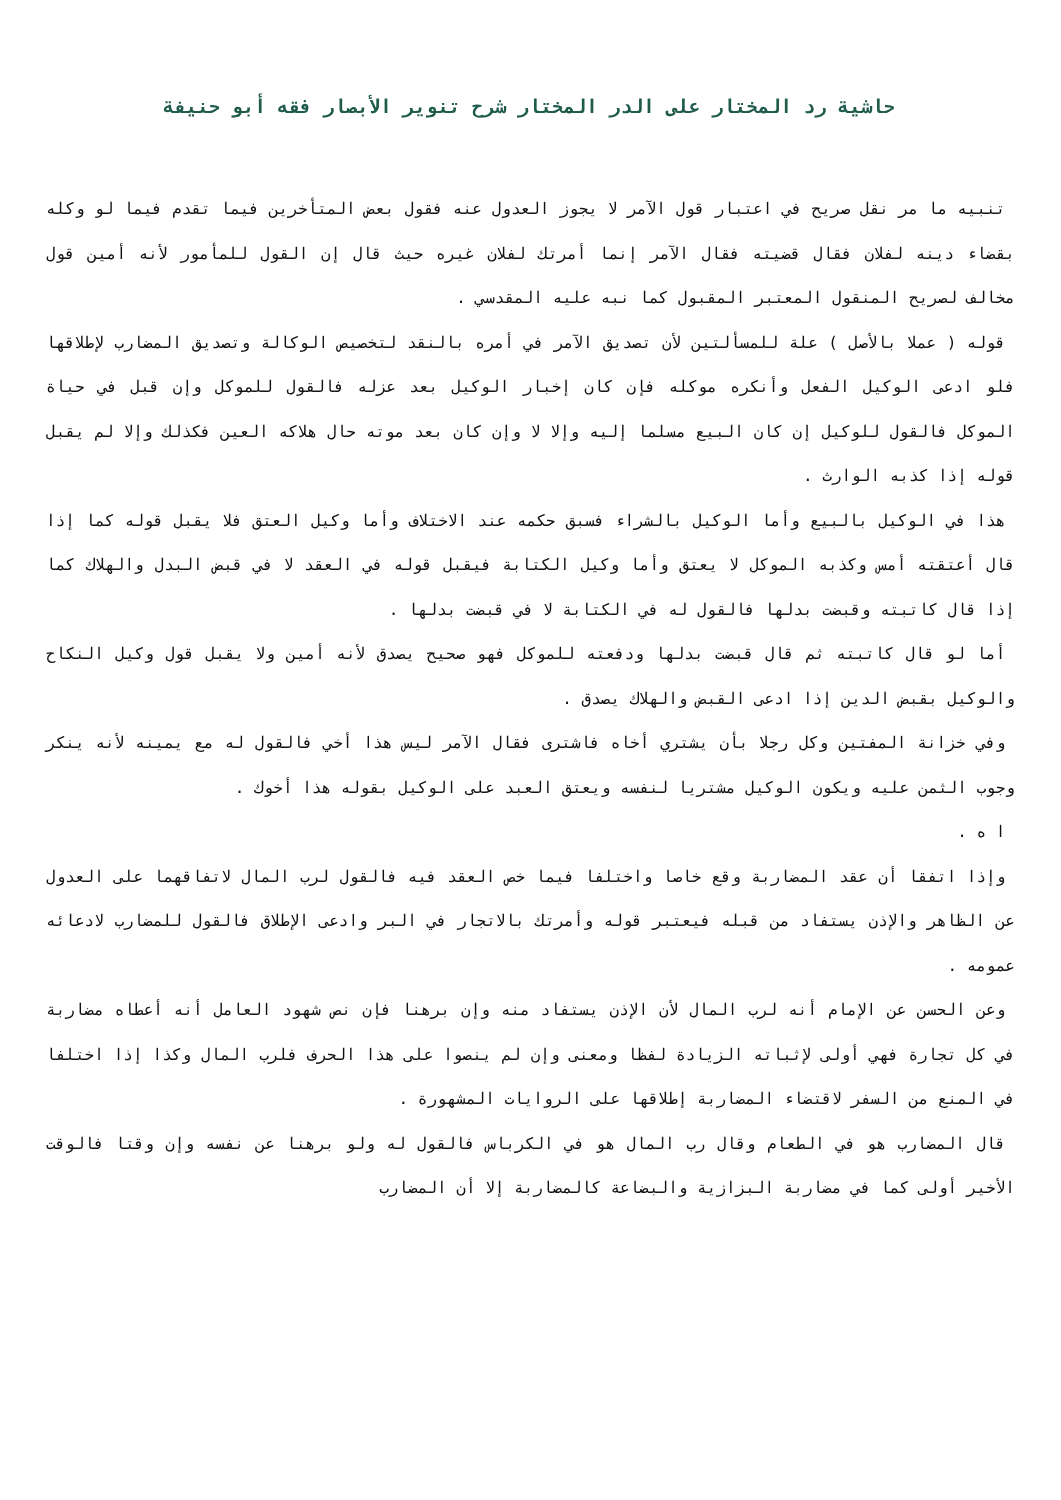حاشية رد المختار على الدر المختار شرح تنوير الأبصار فقه أبو حنيفة
تنبيه ما مر نقل صريح في اعتبار قول الآمر لا يجوز العدول عنه فقول بعض المتأخرين فيما تقدم فيما لو وكله بقضاء دينه لفلان فقال قضيته فقال الآمر إنما أمرتك لفلان غيره حيث قال إن القول للمأمور لأنه أمين قول مخالف لصريح المنقول المعتبر المقبول كما نبه عليه المقدسي .
قوله ( عملا بالأصل ) علة للمسألتين لأن تصديق الآمر في أمره بالنقد لتخصيص الوكالة وتصديق المضارب لإطلاقها فلو ادعى الوكيل الفعل وأنكره موكله فإن كان إخبار الوكيل بعد عزله فالقول للموكل وإن قبل في حياة الموكل فالقول للوكيل إن كان البيع مسلما إليه وإلا لا وإن كان بعد موته حال هلاكه العين فكذلك وإلا لم يقبل قوله إذا كذبه الوارث .
هذا في الوكيل بالبيع وأما الوكيل بالشراء فسبق حكمه عند الاختلاف وأما وكيل العتق فلا يقبل قوله كما إذا قال أعتقته أمس وكذبه الموكل لا يعتق وأما وكيل الكتابة فيقبل قوله في العقد لا في قبض البدل والهلاك كما إذا قال كاتبته وقبضت بدلها فالقول له في الكتابة لا في قبضت بدلها .
أما لو قال كاتبته ثم قال قبضت بدلها ودفعته للموكل فهو صحيح يصدق لأنه أمين ولا يقبل قول وكيل النكاح والوكيل بقبض الدين إذا ادعى القبض والهلاك يصدق .
وفي خزانة المفتين وكل رجلا بأن يشتري أخاه فاشترى فقال الآمر ليس هذا أخي فالقول له مع يمينه لأنه ينكر وجوب الثمن عليه ويكون الوكيل مشتريا لنفسه ويعتق العبد على الوكيل بقوله هذا أخوك .
ا ه .
وإذا اتفقا أن عقد المضاربة وقع خاصا واختلفا فيما خص العقد فيه فالقول لرب المال لاتفاقهما على العدول عن الظاهر والإذن يستفاد من قبله فيعتبر قوله وأمرتك بالاتجار في البر وادعى الإطلاق فالقول للمضارب لادعائه عمومه .
وعن الحسن عن الإمام أنه لرب المال لأن الإذن يستفاد منه وإن برهنا فإن نص شهود العامل أنه أعطاه مضاربة في كل تجارة فهي أولى لإثباته الزيادة لفظا ومعنى وإن لم ينصوا على هذا الحرف فلرب المال وكذا إذا اختلفا في المنع من السفر لاقتضاء المضاربة إطلاقها على الروايات المشهورة .
قال المضارب هو في الطعام وقال رب المال هو في الكرباس فالقول له ولو برهنا عن نفسه وإن وقتا فالوقت الأخير أولى كما في مضاربة البزازية والبضاعة كالمضاربة إلا أن المضارب